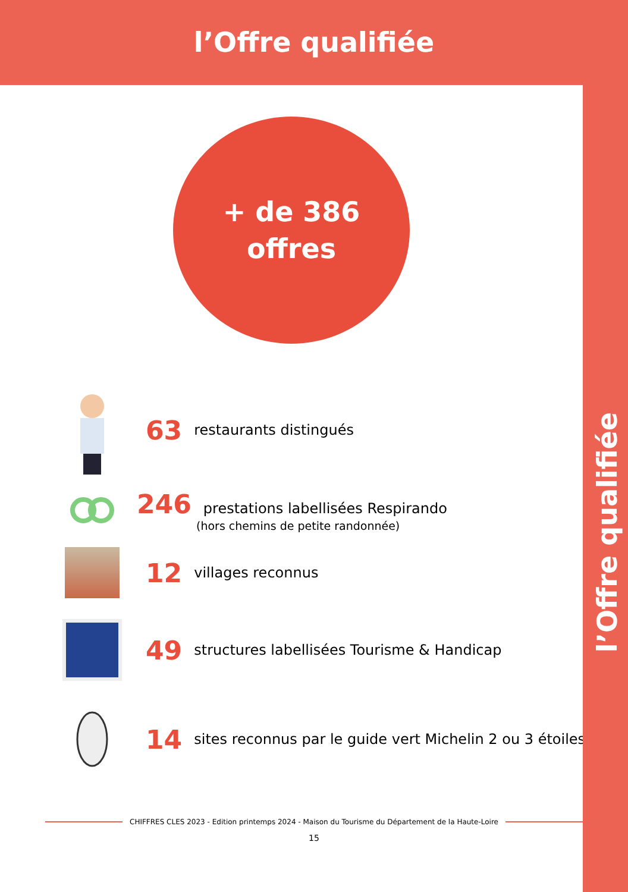l’Offre qualifiée
l’Offre qualifiée
+ de 386
offres
63 restaurants distingués
246 prestations labellisées Respirando
(hors chemins de petite randonnée)
12 villages reconnus
49 structures labellisées Tourisme & Handicap
14 sites reconnus par le guide vert Michelin 2 ou 3 étoiles
CHIFFRES CLES 2023 - Edition printemps 2024 - Maison du Tourisme du Département de la Haute-Loire
15